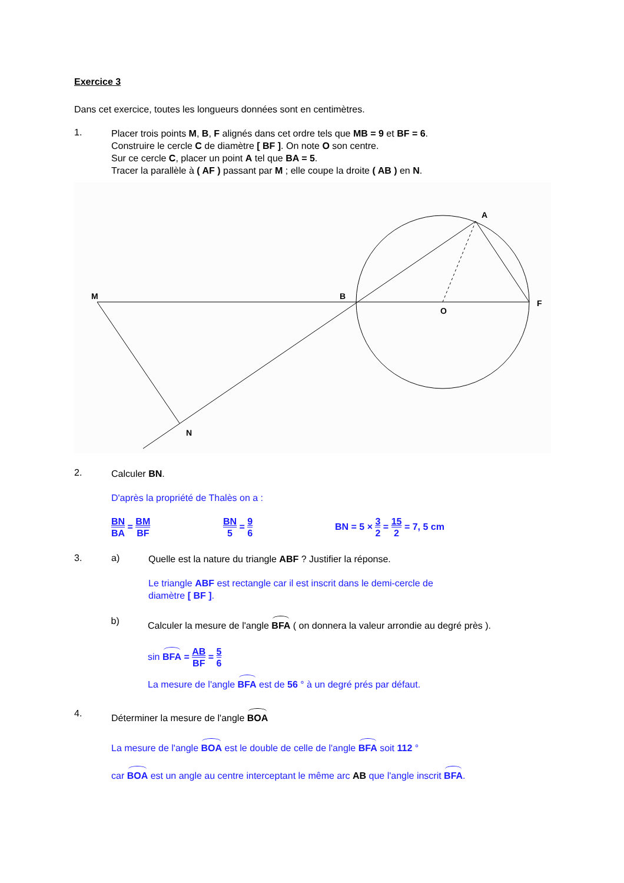Exercice 3
Dans cet exercice, toutes les longueurs données sont en centimètres.
1.
Placer trois points M, B, F alignés dans cet ordre tels que MB = 9 et BF = 6.
Construire le cercle C de diamètre [ BF ]. On note O son centre.
Sur ce cercle C, placer un point A tel que BA = 5.
Tracer la parallèle à ( AF ) passant par M ; elle coupe la droite ( AB ) en N.
M
B
O
F
A
N
2.
Calculer BN.
D'après la propriété de Thalès on a :
BN BA = BM BF BN 5 = 9 6
BN = 5 × 3 2 = 15 2 = 7, 5 cm
3. a)
Quelle est la nature du triangle ABF ? Justifier la réponse.
Le triangle ABF est rectangle car il est inscrit dans le demi-cercle de
diamètre [ BF ].
b)
Calculer la mesure de l'angle BFA ( on donnera la valeur arrondie au degré près ).
sin BFA = AB BF = 5 6
La mesure de l'angle BFA est de 56 ° à un degré prés par défaut.
4.
Déterminer la mesure de l'angle BOA
La mesure de l'angle BOA est le double de celle de l'angle BFA soit 112 °
car BOA est un angle au centre interceptant le même arc AB que l'angle inscrit BFA.